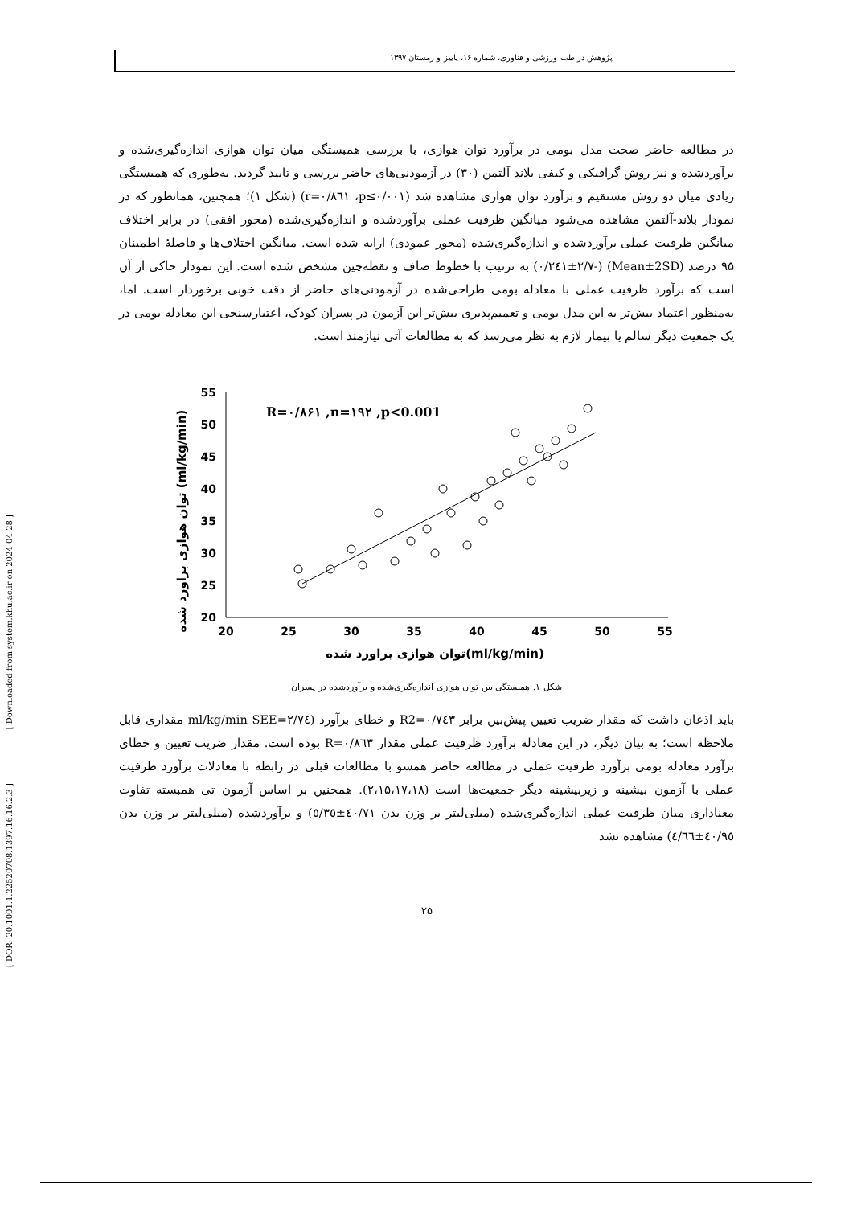پژوهش در طب ورزشی و فناوری، شماره ۱۶، پاییز و زمستان ۱۳۹۷
[ DOR: 20.1001.1.22520708.1397.16.16.2.3 ] [ Downloaded from system.khu.ac.ir on 2024-04-28 ]
در مطالعه حاضر صحت مدل بومی در برآورد توان هوازی، با بررسی همبستگی میان توان هوازی اندازه‌گیری‌شده و برآوردشده و نیز روش گرافیکی و کیفی بلاند آلتمن (۳۰) در آزمودنی‌های حاضر بررسی و تایید گردید. به‌طوری که همبستگی زیادی میان دو روش مستقیم و برآورد توان هوازی مشاهده شد (r=۰/۸٦۱ ،p≤۰/۰۰۱) (شکل ۱)؛ همچنین، همانطور که در نمودار بلاند-آلتمن مشاهده می‌شود میانگین ظرفیت عملی برآوردشده و اندازه‌گیری‌شده (محور افقی) در برابر اختلاف میانگین ظرفیت عملی برآوردشده و اندازه‌گیری‌شده (محور عمودی) ارایه شده است. میانگین اختلاف‌ها و فاصلهٔ اطمینان ۹۵ درصد (Mean±2SD) (-۰/۲٤۱±۲/۷) به ترتیب با خطوط صاف و نقطه‌چین مشخص شده است. این نمودار حاکی از آن است که برآورد ظرفیت عملی با معادله بومی طراحی‌شده در آزمودنی‌های حاضر از دقت خوبی برخوردار است. اما، به‌منظور اعتماد بیش‌تر به این مدل بومی و تعمیم‌پذیری بیش‌تر این آزمون در پسران کودک، اعتبارسنجی این معادله بومی در یک جمعیت دیگر سالم یا بیمار لازم به نظر می‌رسد که به مطالعات آتی نیازمند است.
توان هوازی براورد شده (ml/kg/min)
55
50
45
40
35
30
25
20
20
25
30
35
40
45
50
55
توان هوازی براورد شده(ml/kg/min)
R=۰/۸۶۱ ,n=۱۹۲ ,p<0.001
شکل ۱. همبستگی بین توان هوازی اندازه‌گیری‌شده و برآوردشده در پسران
باید اذعان داشت که مقدار ضریب تعیین پیش‌بین برابر R2=۰/۷٤۳ و خطای برآورد (ml/kg/min SEE=۲/۷٤ مقداری قابل ملاحظه است؛ به بیان دیگر، در این معادله برآورد ظرفیت عملی مقدار R=۰/۸٦۳ بوده است. مقدار ضریب تعیین و خطای برآورد معادله بومی برآورد ظرفیت عملی در مطالعه حاضر همسو با مطالعات قبلی در رابطه با معادلات برآورد ظرفیت عملی با آزمون بیشینه و زیربیشینه دیگر جمعیت‌ها است (۲،۱۵،۱۷،۱۸). همچنین بر اساس آزمون تی همبسته تفاوت معناداری میان ظرفیت عملی اندازه‌گیری‌شده (میلی‌لیتر بر وزن بدن ٤۰/۷۱±٥/۳٥) و برآوردشده (میلی‌لیتر بر وزن بدن ٤۰/۹٥±٤/٦٦) مشاهده نشد
۲۵